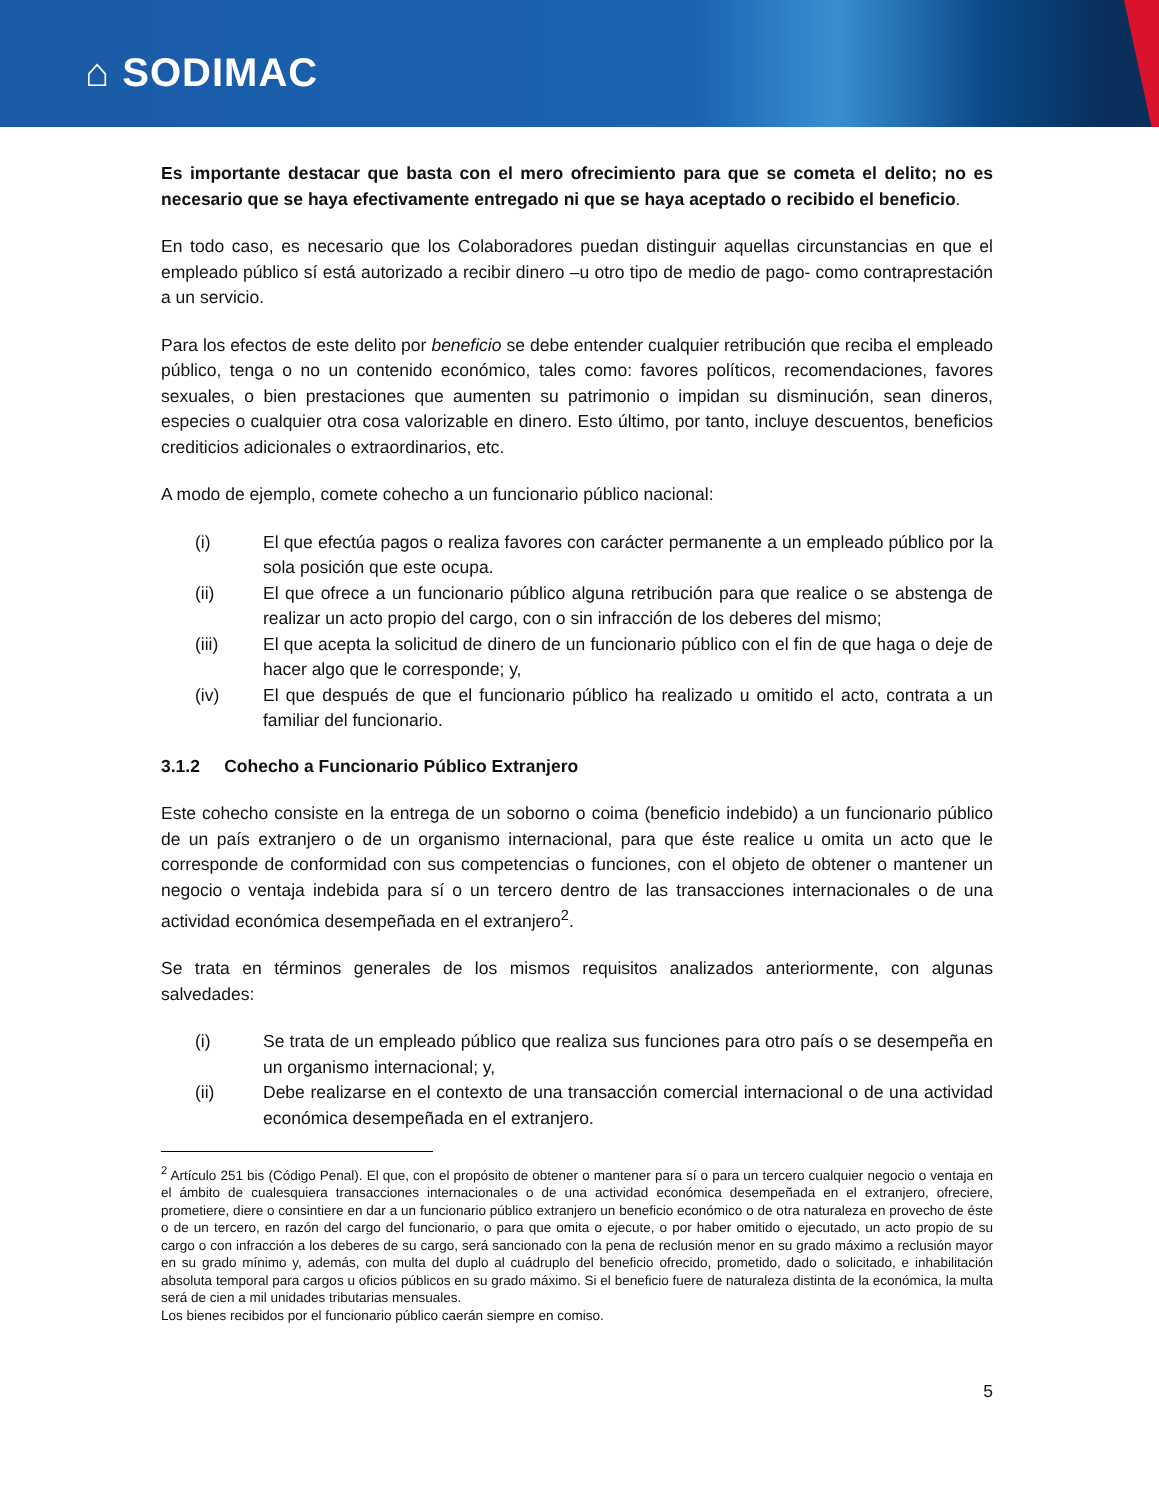⌂ SODIMAC
Es importante destacar que basta con el mero ofrecimiento para que se cometa el delito; no es necesario que se haya efectivamente entregado ni que se haya aceptado o recibido el beneficio.
En todo caso, es necesario que los Colaboradores puedan distinguir aquellas circunstancias en que el empleado público sí está autorizado a recibir dinero –u otro tipo de medio de pago- como contraprestación a un servicio.
Para los efectos de este delito por beneficio se debe entender cualquier retribución que reciba el empleado público, tenga o no un contenido económico, tales como: favores políticos, recomendaciones, favores sexuales, o bien prestaciones que aumenten su patrimonio o impidan su disminución, sean dineros, especies o cualquier otra cosa valorizable en dinero. Esto último, por tanto, incluye descuentos, beneficios crediticios adicionales o extraordinarios, etc.
A modo de ejemplo, comete cohecho a un funcionario público nacional:
(i) El que efectúa pagos o realiza favores con carácter permanente a un empleado público por la sola posición que este ocupa.
(ii) El que ofrece a un funcionario público alguna retribución para que realice o se abstenga de realizar un acto propio del cargo, con o sin infracción de los deberes del mismo;
(iii) El que acepta la solicitud de dinero de un funcionario público con el fin de que haga o deje de hacer algo que le corresponde; y,
(iv) El que después de que el funcionario público ha realizado u omitido el acto, contrata a un familiar del funcionario.
3.1.2 Cohecho a Funcionario Público Extranjero
Este cohecho consiste en la entrega de un soborno o coima (beneficio indebido) a un funcionario público de un país extranjero o de un organismo internacional, para que éste realice u omita un acto que le corresponde de conformidad con sus competencias o funciones, con el objeto de obtener o mantener un negocio o ventaja indebida para sí o un tercero dentro de las transacciones internacionales o de una actividad económica desempeñada en el extranjero<sup>2</sup>.
Se trata en términos generales de los mismos requisitos analizados anteriormente, con algunas salvedades:
(i) Se trata de un empleado público que realiza sus funciones para otro país o se desempeña en un organismo internacional; y,
(ii) Debe realizarse en el contexto de una transacción comercial internacional o de una actividad económica desempeñada en el extranjero.
<sup>2</sup> Artículo 251 bis (Código Penal). El que, con el propósito de obtener o mantener para sí o para un tercero cualquier negocio o ventaja en el ámbito de cualesquiera transacciones internacionales o de una actividad económica desempeñada en el extranjero, ofreciere, prometiere, diere o consintiere en dar a un funcionario público extranjero un beneficio económico o de otra naturaleza en provecho de éste o de un tercero, en razón del cargo del funcionario, o para que omita o ejecute, o por haber omitido o ejecutado, un acto propio de su cargo o con infracción a los deberes de su cargo, será sancionado con la pena de reclusión menor en su grado máximo a reclusión mayor en su grado mínimo y, además, con multa del duplo al cuádruplo del beneficio ofrecido, prometido, dado o solicitado, e inhabilitación absoluta temporal para cargos u oficios públicos en su grado máximo. Si el beneficio fuere de naturaleza distinta de la económica, la multa será de cien a mil unidades tributarias mensuales.
Los bienes recibidos por el funcionario público caerán siempre en comiso.
5